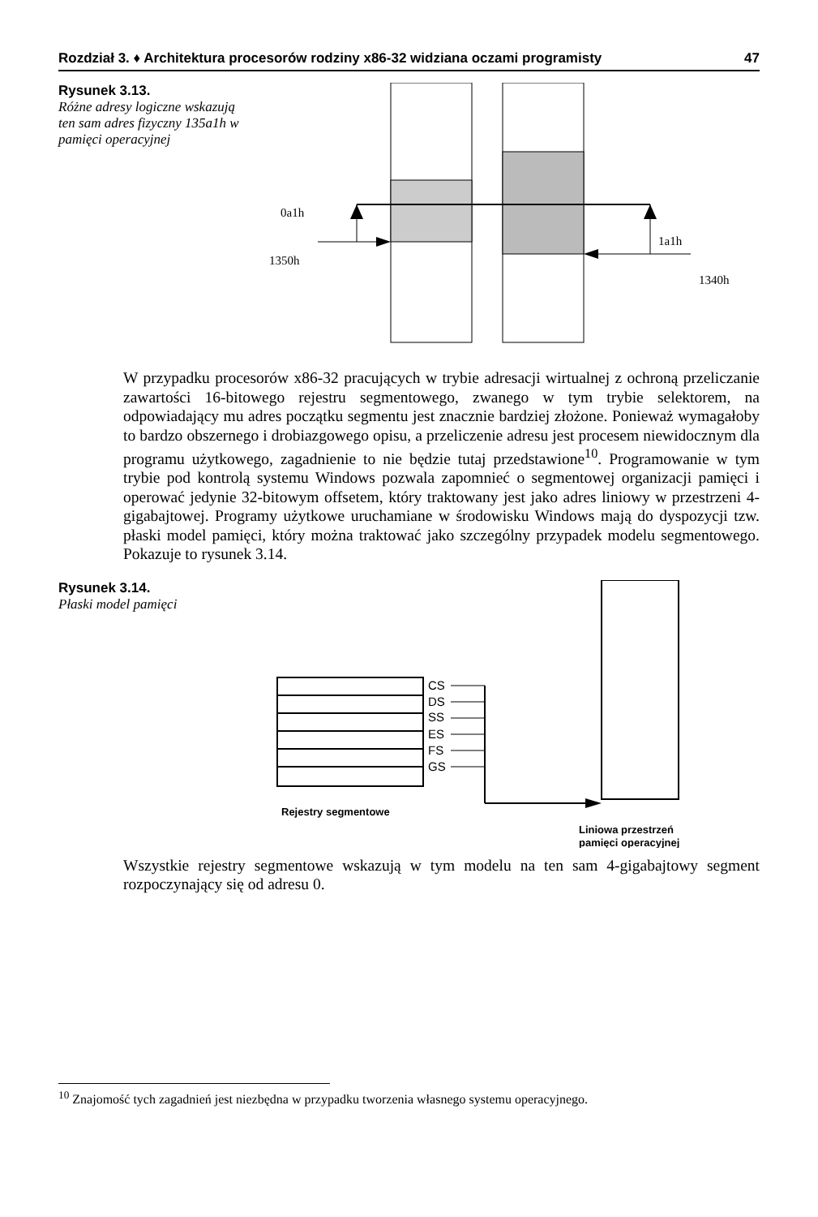Rozdział 3. ♦ Architektura procesorów rodziny x86-32 widziana oczami programisty 47
Rysunek 3.13.
Różne adresy logiczne wskazują ten sam adres fizyczny 135a1h w pamięci operacyjnej
0a1h
1350h
1a1h
1340h
W przypadku procesorów x86-32 pracujących w trybie adresacji wirtualnej z ochroną przeliczanie zawartości 16-bitowego rejestru segmentowego, zwanego w tym trybie selektorem, na odpowiadający mu adres początku segmentu jest znacznie bardziej złożone. Ponieważ wymagałoby to bardzo obszernego i drobiazgowego opisu, a przeliczenie adresu jest procesem niewidocznym dla programu użytkowego, zagadnienie to nie będzie tutaj przedstawione<sup>10</sup>. Programowanie w tym trybie pod kontrolą systemu Windows pozwala zapomnieć o segmentowej organizacji pamięci i operować jedynie 32-bitowym offsetem, który traktowany jest jako adres liniowy w przestrzeni 4-gigabajtowej. Programy użytkowe uruchamiane w środowisku Windows mają do dyspozycji tzw. płaski model pamięci, który można traktować jako szczególny przypadek modelu segmentowego. Pokazuje to rysunek 3.14.
Rysunek 3.14.
Płaski model pamięci
CS
DS
SS
ES
FS
GS
Rejestry segmentowe
Liniowa przestrzeń
pamięci operacyjnej
Wszystkie rejestry segmentowe wskazują w tym modelu na ten sam 4-gigabajtowy segment rozpoczynający się od adresu 0.
<sup>10</sup> Znajomość tych zagadnień jest niezbędna w przypadku tworzenia własnego systemu operacyjnego.